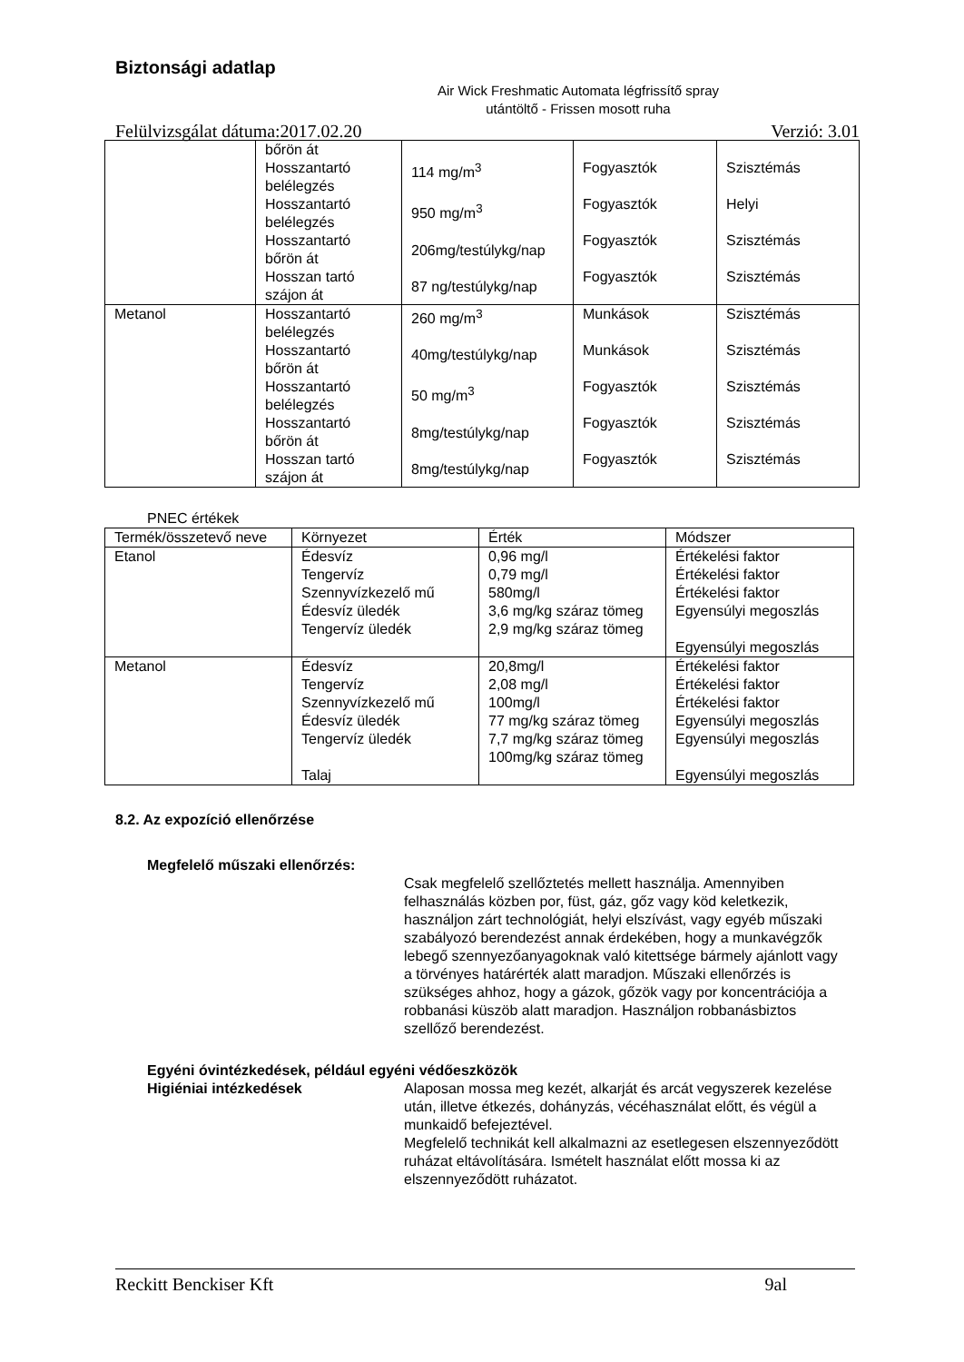Biztonsági adatlap
Air Wick Freshmatic Automata légfrissítő spray utántöltő - Frissen mosott ruha
Felülvizsgálat dátuma:2017.02.20 Verzió: 3.01
| | bőrön át Hosszantartó belélegzés Hosszantartó belélegzés Hosszantartó bőrön át Hosszan tartó szájon át | 114 mg/m<sup>3</sup> 950 mg/m<sup>3</sup> 206mg/testúlykg/nap 87 ng/testúlykg/nap | Fogyasztók Fogyasztók Fogyasztók Fogyasztók | Szisztémás Helyi Szisztémás Szisztémás |
| Metanol | Hosszantartó belélegzés Hosszantartó bőrön át Hosszantartó belélegzés Hosszantartó bőrön át Hosszan tartó szájon át | 260 mg/m<sup>3</sup> 40mg/testúlykg/nap 50 mg/m<sup>3</sup> 8mg/testúlykg/nap 8mg/testúlykg/nap | Munkások Munkások Fogyasztók Fogyasztók Fogyasztók | Szisztémás Szisztémás Szisztémás Szisztémás Szisztémás |
PNEC értékek
| Termék/összetevő neve | Környezet | Érték | Módszer |
| --- | --- | --- | --- |
| Etanol | Édesvíz Tengervíz Szennyvízkezelő mű Édesvíz üledék Tengervíz üledék | 0,96 mg/l 0,79 mg/l 580mg/l 3,6 mg/kg száraz tömeg 2,9 mg/kg száraz tömeg | Értékelési faktor Értékelési faktor Értékelési faktor Egyensúlyi megoszlás Egyensúlyi megoszlás |
| Metanol | Édesvíz Tengervíz Szennyvízkezelő mű Édesvíz üledék Tengervíz üledék Talaj | 20,8mg/l 2,08 mg/l 100mg/l 77 mg/kg száraz tömeg 7,7 mg/kg száraz tömeg 100mg/kg száraz tömeg | Értékelési faktor Értékelési faktor Értékelési faktor Egyensúlyi megoszlás Egyensúlyi megoszlás Egyensúlyi megoszlás |
8.2. Az expozíció ellenőrzése
Megfelelő műszaki ellenőrzés:
Csak megfelelő szellőztetés mellett használja. Amennyiben felhasználás közben por, füst, gáz, gőz vagy köd keletkezik, használjon zárt technológiát, helyi elszívást, vagy egyéb műszaki szabályozó berendezést annak érdekében, hogy a munkavégzők lebegő szennyezőanyagoknak való kitettsége bármely ajánlott vagy a törvényes határérték alatt maradjon. Műszaki ellenőrzés is szükséges ahhoz, hogy a gázok, gőzök vagy por koncentrációja a robbanási küszöb alatt maradjon. Használjon robbanásbiztos szellőző berendezést.
Egyéni óvintézkedések, például egyéni védőeszközök
Higiéniai intézkedések Alaposan mossa meg kezét, alkarját és arcát vegyszerek kezelése után, illetve étkezés, dohányzás, vécéhasználat előtt, és végül a munkaidő befejeztével.
Megfelelő technikát kell alkalmazni az esetlegesen elszennyeződött ruházat eltávolítására. Ismételt használat előtt mossa ki az elszennyeződött ruházatot.
Reckitt Benckiser Kft 9al